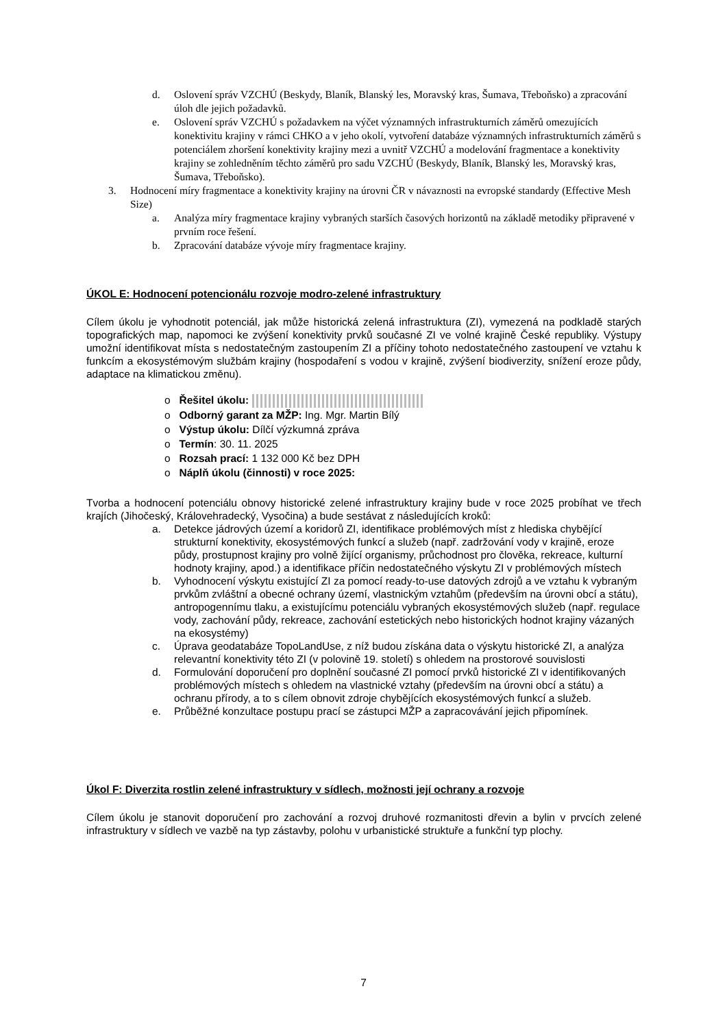d. Oslovení správ VZCHÚ (Beskydy, Blaník, Blanský les, Moravský kras, Šumava, Třeboňsko) a zpracování úloh dle jejich požadavků.
e. Oslovení správ VZCHÚ s požadavkem na výčet významných infrastrukturních záměrů omezujících konektivitu krajiny v rámci CHKO a v jeho okolí, vytvoření databáze významných infrastrukturních záměrů s potenciálem zhoršení konektivity krajiny mezi a uvnitř VZCHÚ a modelování fragmentace a konektivity krajiny se zohledněním těchto záměrů pro sadu VZCHÚ (Beskydy, Blaník, Blanský les, Moravský kras, Šumava, Třeboňsko).
3. Hodnocení míry fragmentace a konektivity krajiny na úrovni ČR v návaznosti na evropské standardy (Effective Mesh Size)
a. Analýza míry fragmentace krajiny vybraných starších časových horizontů na základě metodiky připravené v prvním roce řešení.
b. Zpracování databáze vývoje míry fragmentace krajiny.
ÚKOL E: Hodnocení potencionálu rozvoje modro-zelené infrastruktury
Cílem úkolu je vyhodnotit potenciál, jak může historická zelená infrastruktura (ZI), vymezená na podkladě starých topografických map, napomoci ke zvýšení konektivity prvků současné ZI ve volné krajině České republiky. Výstupy umožní identifikovat místa s nedostatečným zastoupením ZI a příčiny tohoto nedostatečného zastoupení ve vztahu k funkcím a ekosystémovým službám krajiny (hospodaření s vodou v krajině, zvýšení biodiverzity, snížení eroze půdy, adaptace na klimatickou změnu).
o Řešitel úkolu:
o Odborný garant za MŽP: Ing. Mgr. Martin Bílý
o Výstup úkolu: Dílčí výzkumná zpráva
o Termín: 30. 11. 2025
o Rozsah prací: 1 132 000 Kč bez DPH
o Náplň úkolu (činnosti) v roce 2025:
Tvorba a hodnocení potenciálu obnovy historické zelené infrastruktury krajiny bude v roce 2025 probíhat ve třech krajích (Jihočeský, Královehradecký, Vysočina) a bude sestávat z následujících kroků:
a. Detekce jádrových území a koridorů ZI, identifikace problémových míst z hlediska chybějící strukturní konektivity, ekosystémových funkcí a služeb (např. zadržování vody v krajině, eroze půdy, prostupnost krajiny pro volně žijící organismy, průchodnost pro člověka, rekreace, kulturní hodnoty krajiny, apod.) a identifikace příčin nedostatečného výskytu ZI v problémových místech
b. Vyhodnocení výskytu existující ZI za pomocí ready-to-use datových zdrojů a ve vztahu k vybraným prvkům zvláštní a obecné ochrany území, vlastnickým vztahům (především na úrovni obcí a státu), antropogennímu tlaku, a existujícímu potenciálu vybraných ekosystémových služeb (např. regulace vody, zachování půdy, rekreace, zachování estetických nebo historických hodnot krajiny vázaných na ekosystémy)
c. Úprava geodatabáze TopoLandUse, z níž budou získána data o výskytu historické ZI, a analýza relevantní konektivity této ZI (v polovině 19. století) s ohledem na prostorové souvislosti
d. Formulování doporučení pro doplnění současné ZI pomocí prvků historické ZI v identifikovaných problémových místech s ohledem na vlastnické vztahy (především na úrovni obcí a státu) a ochranu přírody, a to s cílem obnovit zdroje chybějících ekosystémových funkcí a služeb.
e. Průběžné konzultace postupu prací se zástupci MŽP a zapracovávání jejich připomínek.
Úkol F: Diverzita rostlin zelené infrastruktury v sídlech, možnosti její ochrany a rozvoje
Cílem úkolu je stanovit doporučení pro zachování a rozvoj druhové rozmanitosti dřevin a bylin v prvcích zelené infrastruktury v sídlech ve vazbě na typ zástavby, polohu v urbanistické struktuře a funkční typ plochy.
7